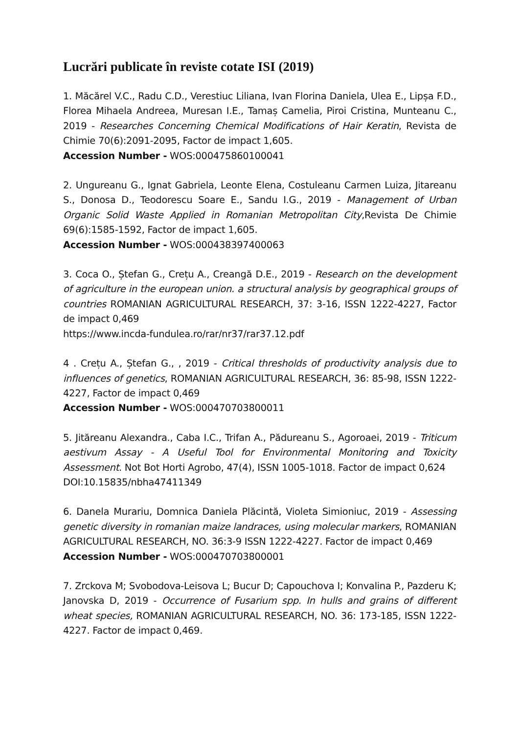Lucrări publicate în reviste cotate ISI (2019)
1. Măcărel V.C., Radu C.D., Verestiuc Liliana, Ivan Florina Daniela, Ulea E., Lipșa F.D., Florea Mihaela Andreea, Muresan I.E., Tamaș Camelia, Piroi Cristina, Munteanu C., 2019 - Researches Concerning Chemical Modifications of Hair Keratin, Revista de Chimie 70(6):2091-2095, Factor de impact 1,605.
Accession Number - WOS:000475860100041
2. Ungureanu G., Ignat Gabriela, Leonte Elena, Costuleanu Carmen Luiza, Jitareanu S., Donosa D., Teodorescu Soare E., Sandu I.G., 2019 - Management of Urban Organic Solid Waste Applied in Romanian Metropolitan City,Revista De Chimie 69(6):1585-1592, Factor de impact 1,605.
Accession Number - WOS:000438397400063
3. Coca O., Ștefan G., Crețu A., Creangă D.E., 2019 - Research on the development of agriculture in the european union. a structural analysis by geographical groups of countries ROMANIAN AGRICULTURAL RESEARCH, 37: 3-16, ISSN 1222-4227, Factor de impact 0,469
https://www.incda-fundulea.ro/rar/nr37/rar37.12.pdf
4 . Crețu A., Ștefan G., , 2019 - Critical thresholds of productivity analysis due to influences of genetics, ROMANIAN AGRICULTURAL RESEARCH, 36: 85-98, ISSN 1222-4227, Factor de impact 0,469
Accession Number - WOS:000470703800011
5. Jităreanu Alexandra., Caba I.C., Trifan A., Pădureanu S., Agoroaei, 2019 - Triticum aestivum Assay - A Useful Tool for Environmental Monitoring and Toxicity Assessment. Not Bot Horti Agrobo, 47(4), ISSN 1005-1018. Factor de impact 0,624
DOI:10.15835/nbha47411349
6. Danela Murariu, Domnica Daniela Plăcintă, Violeta Simioniuc, 2019 - Assessing genetic diversity in romanian maize landraces, using molecular markers, ROMANIAN AGRICULTURAL RESEARCH, NO. 36:3-9 ISSN 1222-4227. Factor de impact 0,469
Accession Number - WOS:000470703800001
7. Zrckova M; Svobodova-Leisova L; Bucur D; Capouchova I; Konvalina P., Pazderu K; Janovska D, 2019 - Occurrence of Fusarium spp. In hulls and grains of different wheat species, ROMANIAN AGRICULTURAL RESEARCH, NO. 36: 173-185, ISSN 1222-4227. Factor de impact 0,469.